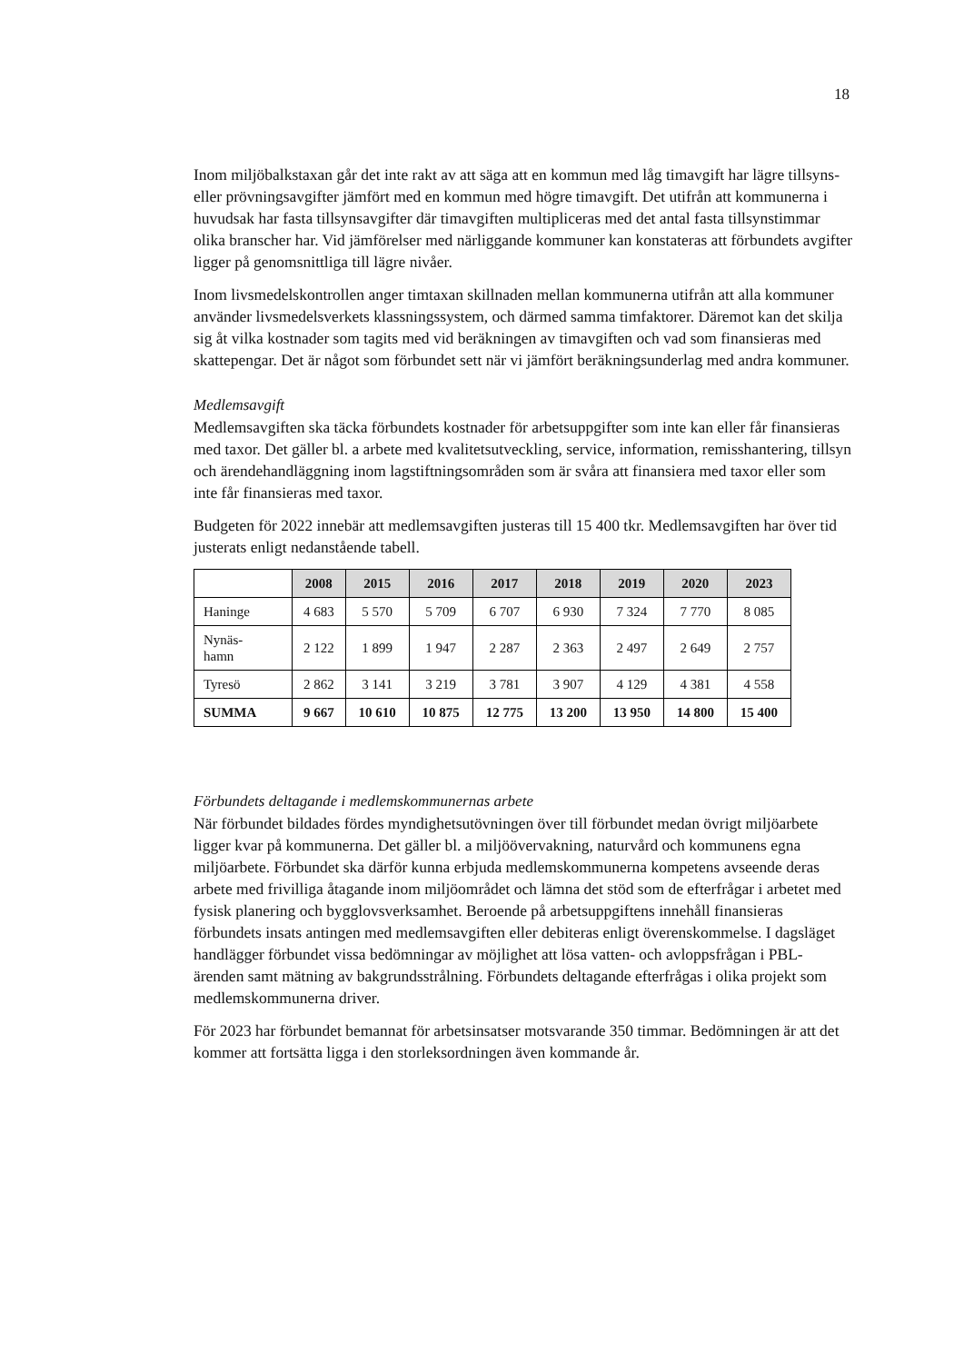18
Inom miljöbalkstaxan går det inte rakt av att säga att en kommun med låg timavgift har lägre tillsyns- eller prövningsavgifter jämfört med en kommun med högre timavgift. Det utifrån att kommunerna i huvudsak har fasta tillsynsavgifter där timavgiften multipliceras med det antal fasta tillsynstimmar olika branscher har. Vid jämförelser med närliggande kommuner kan konstateras att förbundets avgifter ligger på genomsnittliga till lägre nivåer.
Inom livsmedelskontrollen anger timtaxan skillnaden mellan kommunerna utifrån att alla kommuner använder livsmedelsverkets klassningssystem, och därmed samma timfaktorer. Däremot kan det skilja sig åt vilka kostnader som tagits med vid beräkningen av timavgiften och vad som finansieras med skattepengar. Det är något som förbundet sett när vi jämfört beräkningsunderlag med andra kommuner.
Medlemsavgift
Medlemsavgiften ska täcka förbundets kostnader för arbetsuppgifter som inte kan eller får finansieras med taxor. Det gäller bl. a arbete med kvalitetsutveckling, service, information, remisshantering, tillsyn och ärendehandläggning inom lagstiftningsområden som är svåra att finansiera med taxor eller som inte får finansieras med taxor.
Budgeten för 2022 innebär att medlemsavgiften justeras till 15 400 tkr. Medlemsavgiften har över tid justerats enligt nedanstående tabell.
| | 2008 | 2015 | 2016 | 2017 | 2018 | 2019 | 2020 | 2023 |
| --- | --- | --- | --- | --- | --- | --- | --- | --- |
| Haninge | 4 683 | 5 570 | 5 709 | 6 707 | 6 930 | 7 324 | 7 770 | 8 085 |
| Nynäs- hamn | 2 122 | 1 899 | 1 947 | 2 287 | 2 363 | 2 497 | 2 649 | 2 757 |
| Tyresö | 2 862 | 3 141 | 3 219 | 3 781 | 3 907 | 4 129 | 4 381 | 4 558 |
| SUMMA | 9 667 | 10 610 | 10 875 | 12 775 | 13 200 | 13 950 | 14 800 | 15 400 |
Förbundets deltagande i medlemskommunernas arbete
När förbundet bildades fördes myndighetsutövningen över till förbundet medan övrigt miljöarbete ligger kvar på kommunerna. Det gäller bl. a miljöövervakning, naturvård och kommunens egna miljöarbete. Förbundet ska därför kunna erbjuda medlemskommunerna kompetens avseende deras arbete med frivilliga åtagande inom miljöområdet och lämna det stöd som de efterfrågar i arbetet med fysisk planering och bygglovsverksamhet. Beroende på arbetsuppgiftens innehåll finansieras förbundets insats antingen med medlemsavgiften eller debiteras enligt överenskommelse. I dagsläget handlägger förbundet vissa bedömningar av möjlighet att lösa vatten- och avloppsfrågan i PBL-ärenden samt mätning av bakgrundsstrålning. Förbundets deltagande efterfrågas i olika projekt som medlemskommunerna driver.
För 2023 har förbundet bemannat för arbetsinsatser motsvarande 350 timmar. Bedömningen är att det kommer att fortsätta ligga i den storleksordningen även kommande år.